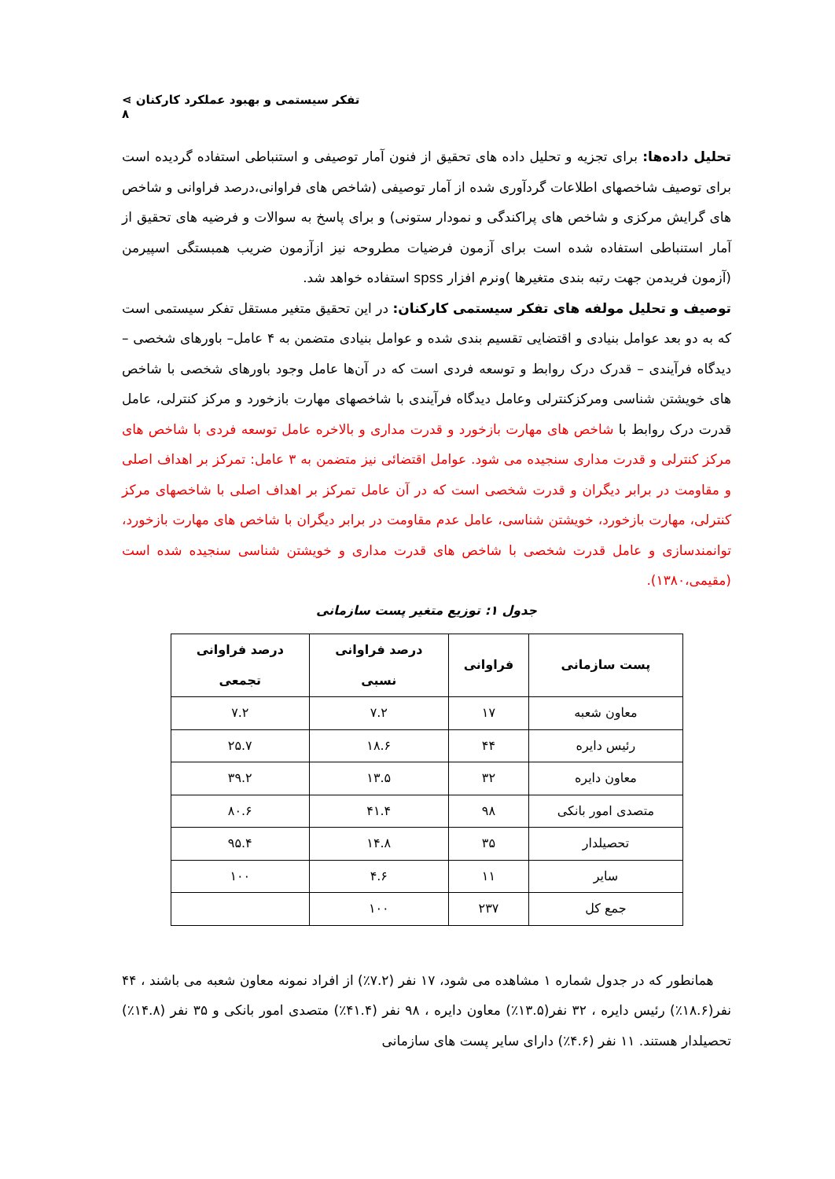تفکر سیستمی و بهبود عملکرد کارکنان ⋗ ۸
تحلیل داده‌ها: برای تجزیه و تحلیل داده های تحقیق از فنون آمار توصیفی و استنباطی استفاده گردیده است برای توصیف شاخصهای اطلاعات گردآوری شده از آمار توصیفی (شاخص های فراوانی،درصد فراوانی و شاخص های گرایش مرکزی و شاخص های پراکندگی و نمودار ستونی) و برای پاسخ به سوالات و فرضیه های تحقیق از آمار استنباطی استفاده شده است برای آزمون فرضیات مطروحه نیز ازآزمون ضریب همبستگی اسپیرمن (آزمون فریدمن جهت رتبه بندی متغیرها )ونرم افزار spss استفاده خواهد شد.
توصیف و تحلیل مولفه های تفکر سیستمی کارکنان: در این تحقیق متغیر مستقل تفکر سیستمی است که به دو بعد عوامل بنیادی و اقتضایی تقسیم بندی شده و عوامل بنیادی متضمن به ۴ عامل– باورهای شخصی – دیدگاه فرآیندی – قدرک درک روابط و توسعه فردی است که در آن‌ها عامل وجود باورهای شخصی با شاخص های خویشتن شناسی ومرکزکنترلی وعامل دیدگاه فرآیندی با شاخصهای مهارت بازخورد و مرکز کنترلی، عامل قدرت درک روابط با شاخص های مهارت بازخورد و قدرت مداری و بالاخره عامل توسعه فردی با شاخص های مرکز کنترلی و قدرت مداری سنجیده می شود. عوامل اقتضائی نیز متضمن به ۳ عامل: تمرکز بر اهداف اصلی و مقاومت در برابر دیگران و قدرت شخصی است که در آن عامل تمرکز بر اهداف اصلی با شاخصهای مرکز کنترلی، مهارت بازخورد، خویشتن شناسی، عامل عدم مقاومت در برابر دیگران با شاخص های مهارت بازخورد، توانمندسازی و عامل قدرت شخصی با شاخص های قدرت مداری و خویشتن شناسی سنجیده شده است (مقیمی،۱۳۸۰).
جدول ۱: توزیع متغیر پست سازمانی
| پست سازمانی | فراوانی | درصد فراوانی نسبی | درصد فراوانی تجمعی |
| --- | --- | --- | --- |
| معاون شعبه | ۱۷ | ۷.۲ | ۷.۲ |
| رئیس دایره | ۴۴ | ۱۸.۶ | ۲۵.۷ |
| معاون دایره | ۳۲ | ۱۳.۵ | ۳۹.۲ |
| متصدی امور بانکی | ۹۸ | ۴۱.۴ | ۸۰.۶ |
| تحصیلدار | ۳۵ | ۱۴.۸ | ۹۵.۴ |
| سایر | ۱۱ | ۴.۶ | ۱۰۰ |
| جمع کل | ۲۳۷ | ۱۰۰ | |
همانطور که در جدول شماره ۱ مشاهده می شود، ۱۷ نفر (۷.۲٪) از افراد نمونه معاون شعبه می باشند ، ۴۴ نفر(۱۸.۶٪) رئیس دایره ، ۳۲ نفر(۱۳.۵٪) معاون دایره ، ۹۸ نفر (۴۱.۴٪) متصدی امور بانکی و ۳۵ نفر (۱۴.۸٪) تحصیلدار هستند. ۱۱ نفر (۴.۶٪) دارای سایر پست های سازمانی